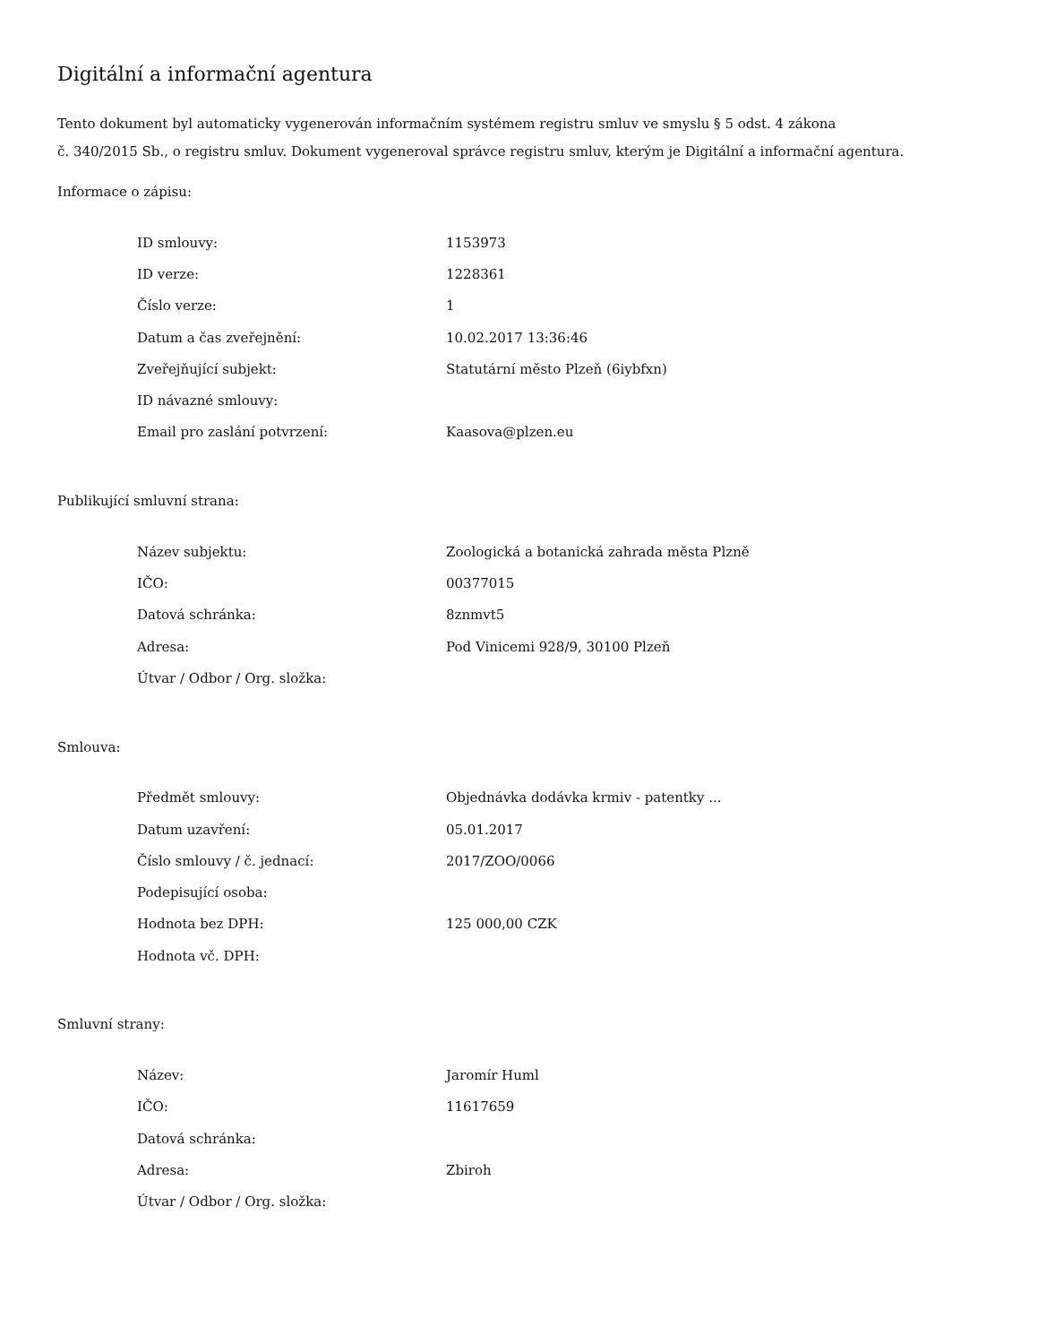Digitální a informační agentura
Tento dokument byl automaticky vygenerován informačním systémem registru smluv ve smyslu § 5 odst. 4 zákona
č. 340/2015 Sb., o registru smluv. Dokument vygeneroval správce registru smluv, kterým je Digitální a informační agentura.
Informace o zápisu:
| ID smlouvy: | 1153973 |
| ID verze: | 1228361 |
| Číslo verze: | 1 |
| Datum a čas zveřejnění: | 10.02.2017 13:36:46 |
| Zveřejňující subjekt: | Statutární město Plzeň (6iybfxn) |
| ID návazné smlouvy: | |
| Email pro zaslání potvrzení: | Kaasova@plzen.eu |
Publikující smluvní strana:
| Název subjektu: | Zoologická a botanická zahrada města Plzně |
| IČO: | 00377015 |
| Datová schránka: | 8znmvt5 |
| Adresa: | Pod Vinicemi 928/9, 30100 Plzeň |
| Útvar / Odbor / Org. složka: | |
Smlouva:
| Předmět smlouvy: | Objednávka dodávka krmiv - patentky ... |
| Datum uzavření: | 05.01.2017 |
| Číslo smlouvy / č. jednací: | 2017/ZOO/0066 |
| Podepisující osoba: | |
| Hodnota bez DPH: | 125 000,00 CZK |
| Hodnota vč. DPH: | |
Smluvní strany:
| Název: | Jaromír Huml |
| IČO: | 11617659 |
| Datová schránka: | |
| Adresa: | Zbiroh |
| Útvar / Odbor / Org. složka: | |